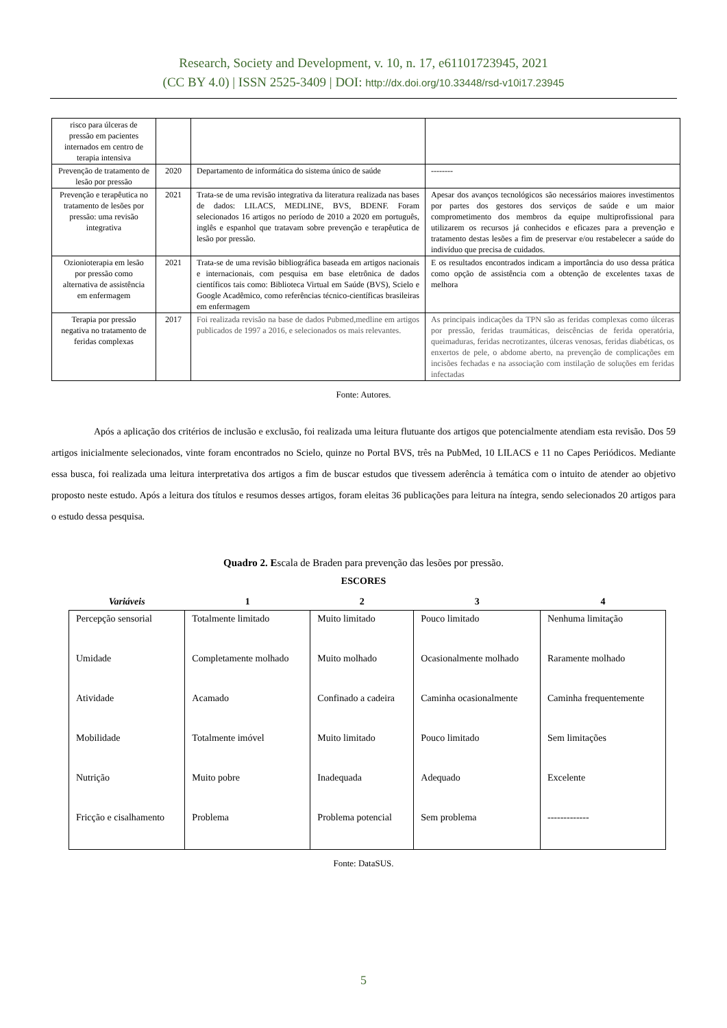Research, Society and Development, v. 10, n. 17, e61101723945, 2021
(CC BY 4.0) | ISSN 2525-3409 | DOI: http://dx.doi.org/10.33448/rsd-v10i17.23945
| risco para úlceras de pressão em pacientes internados em centro de terapia intensiva | | | |
| Prevenção de tratamento de lesão por pressão | 2020 | Departamento de informática do sistema único de saúde | -------- |
| Prevenção e terapêutica no tratamento de lesões por pressão: uma revisão integrativa | 2021 | Trata-se de uma revisão integrativa da literatura realizada nas bases de dados: LILACS, MEDLINE, BVS, BDENF. Foram selecionados 16 artigos no período de 2010 a 2020 em português, inglês e espanhol que tratavam sobre prevenção e terapêutica de lesão por pressão. | Apesar dos avanços tecnológicos são necessários maiores investimentos por partes dos gestores dos serviços de saúde e um maior comprometimento dos membros da equipe multiprofissional para utilizarem os recursos já conhecidos e eficazes para a prevenção e tratamento destas lesões a fim de preservar e/ou restabelecer a saúde do indivíduo que precisa de cuidados. |
| Ozionioterapia em lesão por pressão como alternativa de assistência em enfermagem | 2021 | Trata-se de uma revisão bibliográfica baseada em artigos nacionais e internacionais, com pesquisa em base eletrônica de dados científicos tais como: Biblioteca Virtual em Saúde (BVS), Scielo e Google Acadêmico, como referências técnico-científicas brasileiras em enfermagem | E os resultados encontrados indicam a importância do uso dessa prática como opção de assistência com a obtenção de excelentes taxas de melhora |
| Terapia por pressão negativa no tratamento de feridas complexas | 2017 | Foi realizada revisão na base de dados Pubmed,medline em artigos publicados de 1997 a 2016, e selecionados os mais relevantes. | As principais indicações da TPN são as feridas complexas como úlceras por pressão, feridas traumáticas, deiscências de ferida operatória, queimaduras, feridas necrotizantes, úlceras venosas, feridas diabéticas, os enxertos de pele, o abdome aberto, na prevenção de complicações em incisões fechadas e na associação com instilação de soluções em feridas infectadas |
Fonte: Autores.
Após a aplicação dos critérios de inclusão e exclusão, foi realizada uma leitura flutuante dos artigos que potencialmente atendiam esta revisão. Dos 59 artigos inicialmente selecionados, vinte foram encontrados no Scielo, quinze no Portal BVS, três na PubMed, 10 LILACS e 11 no Capes Periódicos. Mediante essa busca, foi realizada uma leitura interpretativa dos artigos a fim de buscar estudos que tivessem aderência à temática com o intuito de atender ao objetivo proposto neste estudo. Após a leitura dos títulos e resumos desses artigos, foram eleitas 36 publicações para leitura na íntegra, sendo selecionados 20 artigos para o estudo dessa pesquisa.
Quadro 2. Escala de Braden para prevenção das lesões por pressão.
ESCORES
| Variáveis | 1 | 2 | 3 | 4 |
| --- | --- | --- | --- | --- |
| Percepção sensorial | Totalmente limitado | Muito limitado | Pouco limitado | Nenhuma limitação |
| Umidade | Completamente molhado | Muito molhado | Ocasionalmente molhado | Raramente molhado |
| Atividade | Acamado | Confinado a cadeira | Caminha ocasionalmente | Caminha frequentemente |
| Mobilidade | Totalmente imóvel | Muito limitado | Pouco limitado | Sem limitações |
| Nutrição | Muito pobre | Inadequada | Adequado | Excelente |
| Fricção e cisalhamento | Problema | Problema potencial | Sem problema | ------------- |
Fonte: DataSUS.
5